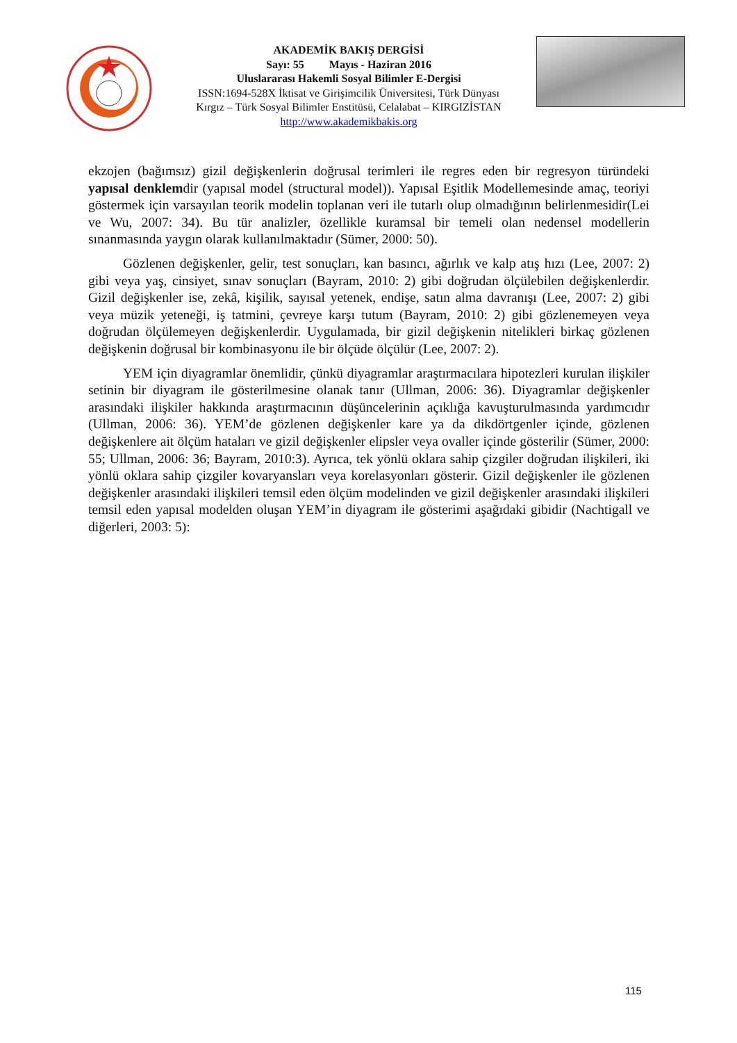AKADEMİK BAKIŞ DERGİSİ
Sayı: 55 Mayıs - Haziran 2016
Uluslararası Hakemli Sosyal Bilimler E-Dergisi
ISSN:1694-528X İktisat ve Girişimcilik Üniversitesi, Türk Dünyası
Kırgız – Türk Sosyal Bilimler Enstitüsü, Celalabat – KIRGIZİSTAN
http://www.akademikbakis.org
ekzojen (bağımsız) gizil değişkenlerin doğrusal terimleri ile regres eden bir regresyon türündeki yapısal denklemdir (yapısal model (structural model)). Yapısal Eşitlik Modellemesinde amaç, teoriyi göstermek için varsayılan teorik modelin toplanan veri ile tutarlı olup olmadığının belirlenmesidir(Lei ve Wu, 2007: 34). Bu tür analizler, özellikle kuramsal bir temeli olan nedensel modellerin sınanmasında yaygın olarak kullanılmaktadır (Sümer, 2000: 50).
Gözlenen değişkenler, gelir, test sonuçları, kan basıncı, ağırlık ve kalp atış hızı (Lee, 2007: 2) gibi veya yaş, cinsiyet, sınav sonuçları (Bayram, 2010: 2) gibi doğrudan ölçülebilen değişkenlerdir. Gizil değişkenler ise, zekâ, kişilik, sayısal yetenek, endişe, satın alma davranışı (Lee, 2007: 2) gibi veya müzik yeteneği, iş tatmini, çevreye karşı tutum (Bayram, 2010: 2) gibi gözlenemeyen veya doğrudan ölçülemeyen değişkenlerdir. Uygulamada, bir gizil değişkenin nitelikleri birkaç gözlenen değişkenin doğrusal bir kombinasyonu ile bir ölçüde ölçülür (Lee, 2007: 2).
YEM için diyagramlar önemlidir, çünkü diyagramlar araştırmacılara hipotezleri kurulan ilişkiler setinin bir diyagram ile gösterilmesine olanak tanır (Ullman, 2006: 36). Diyagramlar değişkenler arasındaki ilişkiler hakkında araştırmacının düşüncelerinin açıklığa kavuşturulmasında yardımcıdır (Ullman, 2006: 36). YEM’de gözlenen değişkenler kare ya da dikdörtgenler içinde, gözlenen değişkenlere ait ölçüm hataları ve gizil değişkenler elipsler veya ovaller içinde gösterilir (Sümer, 2000: 55; Ullman, 2006: 36; Bayram, 2010:3). Ayrıca, tek yönlü oklara sahip çizgiler doğrudan ilişkileri, iki yönlü oklara sahip çizgiler kovaryansları veya korelasyonları gösterir. Gizil değişkenler ile gözlenen değişkenler arasındaki ilişkileri temsil eden ölçüm modelinden ve gizil değişkenler arasındaki ilişkileri temsil eden yapısal modelden oluşan YEM’in diyagram ile gösterimi aşağıdaki gibidir (Nachtigall ve diğerleri, 2003: 5):
115